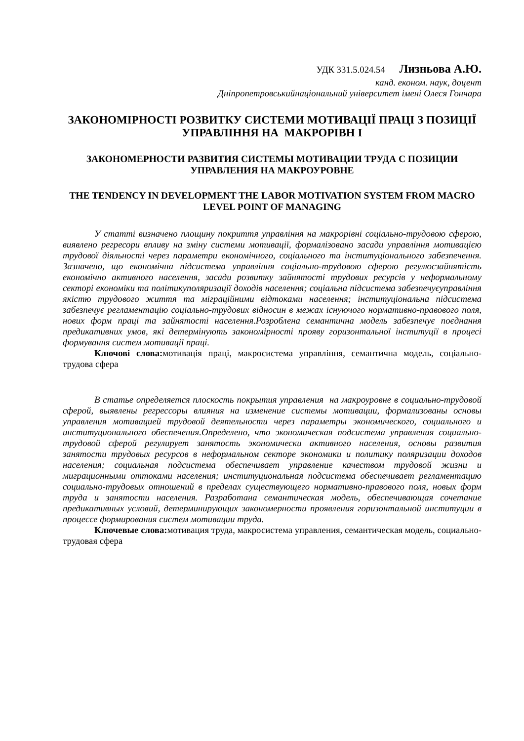УДК 331.5.024.54 Лизньова А.Ю.
канд. економ. наук, доцент
Дніпропетровськийнаціональний університет імені Олеся Гончара
ЗАКОНОМІРНОСТІ РОЗВИТКУ СИСТЕМИ МОТИВАЦІЇ ПРАЦІ З ПОЗИЦІЇ УПРАВЛІННЯ НА МАКРОРІВН І
ЗАКОНОМЕРНОСТИ РАЗВИТИЯ СИСТЕМЫ МОТИВАЦИИ ТРУДА С ПОЗИЦИИ УПРАВЛЕНИЯ НА МАКРОУРОВНЕ
THE TENDENCY IN DEVELOPMENT THE LABOR MOTIVATION SYSTEM FROM MACRO LEVEL POINT OF MANAGING
У статті визначено площину покриття управління на макрорівні соціально-трудовою сферою, виявлено регресори впливу на зміну системи мотивації, формалізовано засади управління мотивацією трудової діяльності через параметри економічного, соціального та інституціонального забезпечення. Зазначено, що економічна підсистема управління соціально-трудовою сферою регулюєзайнятість економічно активного населення, засади розвитку зайнятості трудових ресурсів у неформальному секторі економіки та політикуполяризації доходів населення; соціальна підсистема забезпечуєуправління якістю трудового життя та міграційними відтоками населення; інституціональна підсистема забезпечує регламентацію соціально-трудових відносин в межах існуючого нормативно-правового поля, нових форм праці та зайнятості населення.Розроблена семантична модель забезпечує поєднання предикативних умов, які детермінують закономірності прояву горизонтальної інституції в процесі формування систем мотивації праці.
Ключові слова: мотивація праці, макросистема управління, семантична модель, соціально-трудова сфера
В статье определяется плоскость покрытия управления на макроуровне в социально-трудовой сферой, выявлены регрессоры влияния на изменение системы мотивации, формализованы основы управления мотивацией трудовой деятельности через параметры экономического, социального и институционального обеспечения.Определено, что экономическая подсистема управления социально-трудовой сферой регулирует занятость экономически активного населения, основы развития занятости трудовых ресурсов в неформальном секторе экономики и политику поляризации доходов населения; социальная подсистема обеспечивает управление качеством трудовой жизни и миграционными оттоками населения; институциональная подсистема обеспечивает регламентацию социально-трудовых отношений в пределах существующего нормативно-правового поля, новых форм труда и занятости населения. Разработана семантическая модель, обеспечивающая сочетание предикативных условий, детерминирующих закономерности проявления горизонтальной институции в процессе формирования систем мотивации труда.
Ключевые слова: мотивация труда, макросистема управления, семантическая модель, социально-трудовая сфера